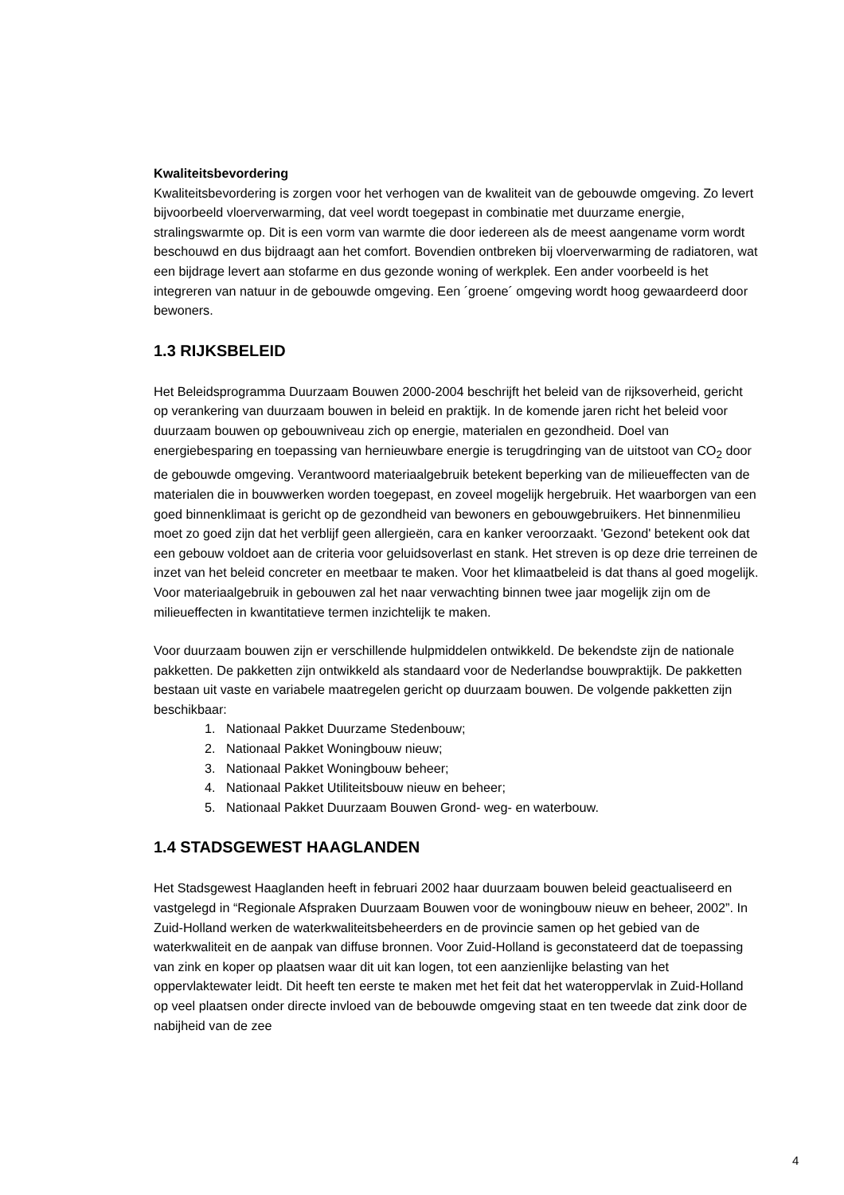Kwaliteitsbevordering
Kwaliteitsbevordering is zorgen voor het verhogen van de kwaliteit van de gebouwde omgeving. Zo levert bijvoorbeeld vloerverwarming, dat veel wordt toegepast in combinatie met duurzame energie, stralingswarmte op. Dit is een vorm van warmte die door iedereen als de meest aangename vorm wordt beschouwd en dus bijdraagt aan het comfort. Bovendien ontbreken bij vloerverwarming de radiatoren, wat een bijdrage levert aan stofarme en dus gezonde woning of werkplek. Een ander voorbeeld is het integreren van natuur in de gebouwde omgeving. Een ´groene´ omgeving wordt hoog gewaardeerd door bewoners.
1.3 RIJKSBELEID
Het Beleidsprogramma Duurzaam Bouwen 2000-2004 beschrijft het beleid van de rijksoverheid, gericht op verankering van duurzaam bouwen in beleid en praktijk. In de komende jaren richt het beleid voor duurzaam bouwen op gebouwniveau zich op energie, materialen en gezondheid. Doel van energiebesparing en toepassing van hernieuwbare energie is terugdringing van de uitstoot van CO<sub>2</sub> door de gebouwde omgeving. Verantwoord materiaalgebruik betekent beperking van de milieueffecten van de materialen die in bouwwerken worden toegepast, en zoveel mogelijk hergebruik. Het waarborgen van een goed binnenklimaat is gericht op de gezondheid van bewoners en gebouwgebruikers. Het binnenmilieu moet zo goed zijn dat het verblijf geen allergieën, cara en kanker veroorzaakt. 'Gezond' betekent ook dat een gebouw voldoet aan de criteria voor geluidsoverlast en stank. Het streven is op deze drie terreinen de inzet van het beleid concreter en meetbaar te maken. Voor het klimaatbeleid is dat thans al goed mogelijk. Voor materiaalgebruik in gebouwen zal het naar verwachting binnen twee jaar mogelijk zijn om de milieueffecten in kwantitatieve termen inzichtelijk te maken.
Voor duurzaam bouwen zijn er verschillende hulpmiddelen ontwikkeld. De bekendste zijn de nationale pakketten. De pakketten zijn ontwikkeld als standaard voor de Nederlandse bouwpraktijk. De pakketten bestaan uit vaste en variabele maatregelen gericht op duurzaam bouwen. De volgende pakketten zijn beschikbaar:
1. Nationaal Pakket Duurzame Stedenbouw;
2. Nationaal Pakket Woningbouw nieuw;
3. Nationaal Pakket Woningbouw beheer;
4. Nationaal Pakket Utiliteitsbouw nieuw en beheer;
5. Nationaal Pakket Duurzaam Bouwen Grond- weg- en waterbouw.
1.4 STADSGEWEST HAAGLANDEN
Het Stadsgewest Haaglanden heeft in februari 2002 haar duurzaam bouwen beleid geactualiseerd en vastgelegd in “Regionale Afspraken Duurzaam Bouwen voor de woningbouw nieuw en beheer, 2002”. In Zuid-Holland werken de waterkwaliteitsbeheerders en de provincie samen op het gebied van de waterkwaliteit en de aanpak van diffuse bronnen. Voor Zuid-Holland is geconstateerd dat de toepassing van zink en koper op plaatsen waar dit uit kan logen, tot een aanzienlijke belasting van het oppervlaktewater leidt. Dit heeft ten eerste te maken met het feit dat het wateroppervlak in Zuid-Holland op veel plaatsen onder directe invloed van de bebouwde omgeving staat en ten tweede dat zink door de nabijheid van de zee
4